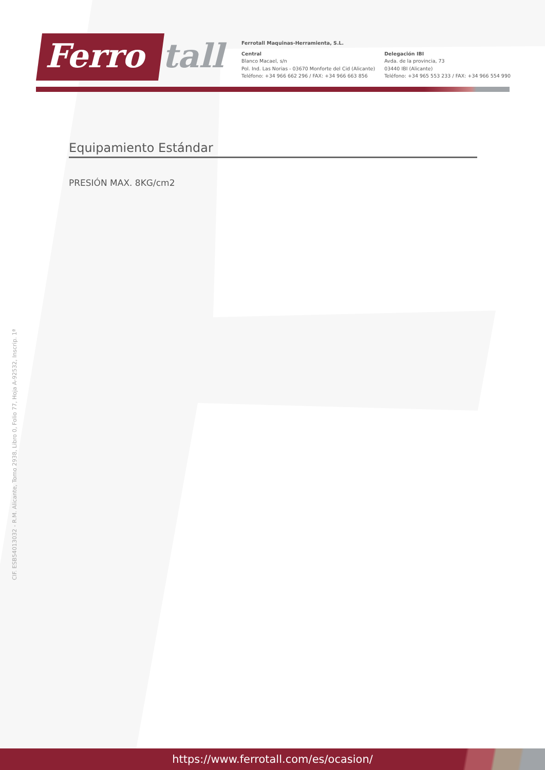Ferro tall
Ferrotall Maquinas-Herramienta, S.L.
Central
Blanco Macael, s/n
Pol. Ind. Las Norias - 03670 Monforte del Cid (Alicante)
Teléfono: +34 966 662 296 / FAX: +34 966 663 856
Delegación IBI
Avda. de la provincia, 73
03440 IBI (Alicante)
Teléfono: +34 965 553 233 / FAX: +34 966 554 990
Equipamiento Estándar
PRESIÓN MAX. 8KG/cm2
CIF. ESB54013032 - R.M. Alicante, Tomo 2938, Libro 0, Folio 77, Hoja A-92532, Inscrip. 1ª
https://www.ferrotall.com/es/ocasion/